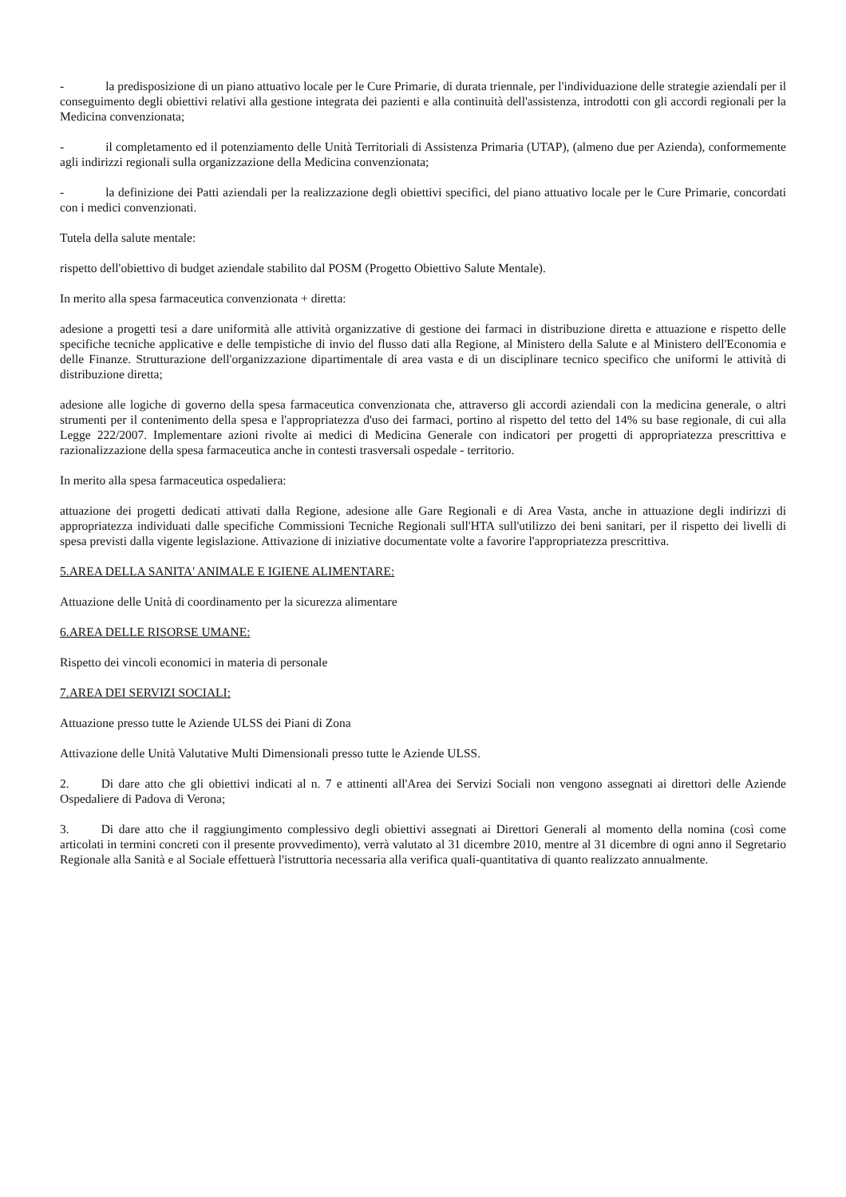- la predisposizione di un piano attuativo locale per le Cure Primarie, di durata triennale, per l'individuazione delle strategie aziendali per il conseguimento degli obiettivi relativi alla gestione integrata dei pazienti e alla continuità dell'assistenza, introdotti con gli accordi regionali per la Medicina convenzionata;
- il completamento ed il potenziamento delle Unità Territoriali di Assistenza Primaria (UTAP), (almeno due per Azienda), conformemente agli indirizzi regionali sulla organizzazione della Medicina convenzionata;
- la definizione dei Patti aziendali per la realizzazione degli obiettivi specifici, del piano attuativo locale per le Cure Primarie, concordati con i medici convenzionati.
Tutela della salute mentale:
rispetto dell'obiettivo di budget aziendale stabilito dal POSM (Progetto Obiettivo Salute Mentale).
In merito alla spesa farmaceutica convenzionata + diretta:
adesione a progetti tesi a dare uniformità alle attività organizzative di gestione dei farmaci in distribuzione diretta e attuazione e rispetto delle specifiche tecniche applicative e delle tempistiche di invio del flusso dati alla Regione, al Ministero della Salute e al Ministero dell'Economia e delle Finanze. Strutturazione dell'organizzazione dipartimentale di area vasta e di un disciplinare tecnico specifico che uniformi le attività di distribuzione diretta;
adesione alle logiche di governo della spesa farmaceutica convenzionata che, attraverso gli accordi aziendali con la medicina generale, o altri strumenti per il contenimento della spesa e l'appropriatezza d'uso dei farmaci, portino al rispetto del tetto del 14% su base regionale, di cui alla Legge 222/2007. Implementare azioni rivolte ai medici di Medicina Generale con indicatori per progetti di appropriatezza prescrittiva e razionalizzazione della spesa farmaceutica anche in contesti trasversali ospedale - territorio.
In merito alla spesa farmaceutica ospedaliera:
attuazione dei progetti dedicati attivati dalla Regione, adesione alle Gare Regionali e di Area Vasta, anche in attuazione degli indirizzi di appropriatezza individuati dalle specifiche Commissioni Tecniche Regionali sull'HTA sull'utilizzo dei beni sanitari, per il rispetto dei livelli di spesa previsti dalla vigente legislazione. Attivazione di iniziative documentate volte a favorire l'appropriatezza prescrittiva.
5.AREA DELLA SANITA' ANIMALE E IGIENE ALIMENTARE:
Attuazione delle Unità di coordinamento per la sicurezza alimentare
6.AREA DELLE RISORSE UMANE:
Rispetto dei vincoli economici in materia di personale
7.AREA DEI SERVIZI SOCIALI:
Attuazione presso tutte le Aziende ULSS dei Piani di Zona
Attivazione delle Unità Valutative Multi Dimensionali presso tutte le Aziende ULSS.
2. Di dare atto che gli obiettivi indicati al n. 7 e attinenti all'Area dei Servizi Sociali non vengono assegnati ai direttori delle Aziende Ospedaliere di Padova di Verona;
3. Di dare atto che il raggiungimento complessivo degli obiettivi assegnati ai Direttori Generali al momento della nomina (così come articolati in termini concreti con il presente provvedimento), verrà valutato al 31 dicembre 2010, mentre al 31 dicembre di ogni anno il Segretario Regionale alla Sanità e al Sociale effettuerà l'istruttoria necessaria alla verifica quali-quantitativa di quanto realizzato annualmente.